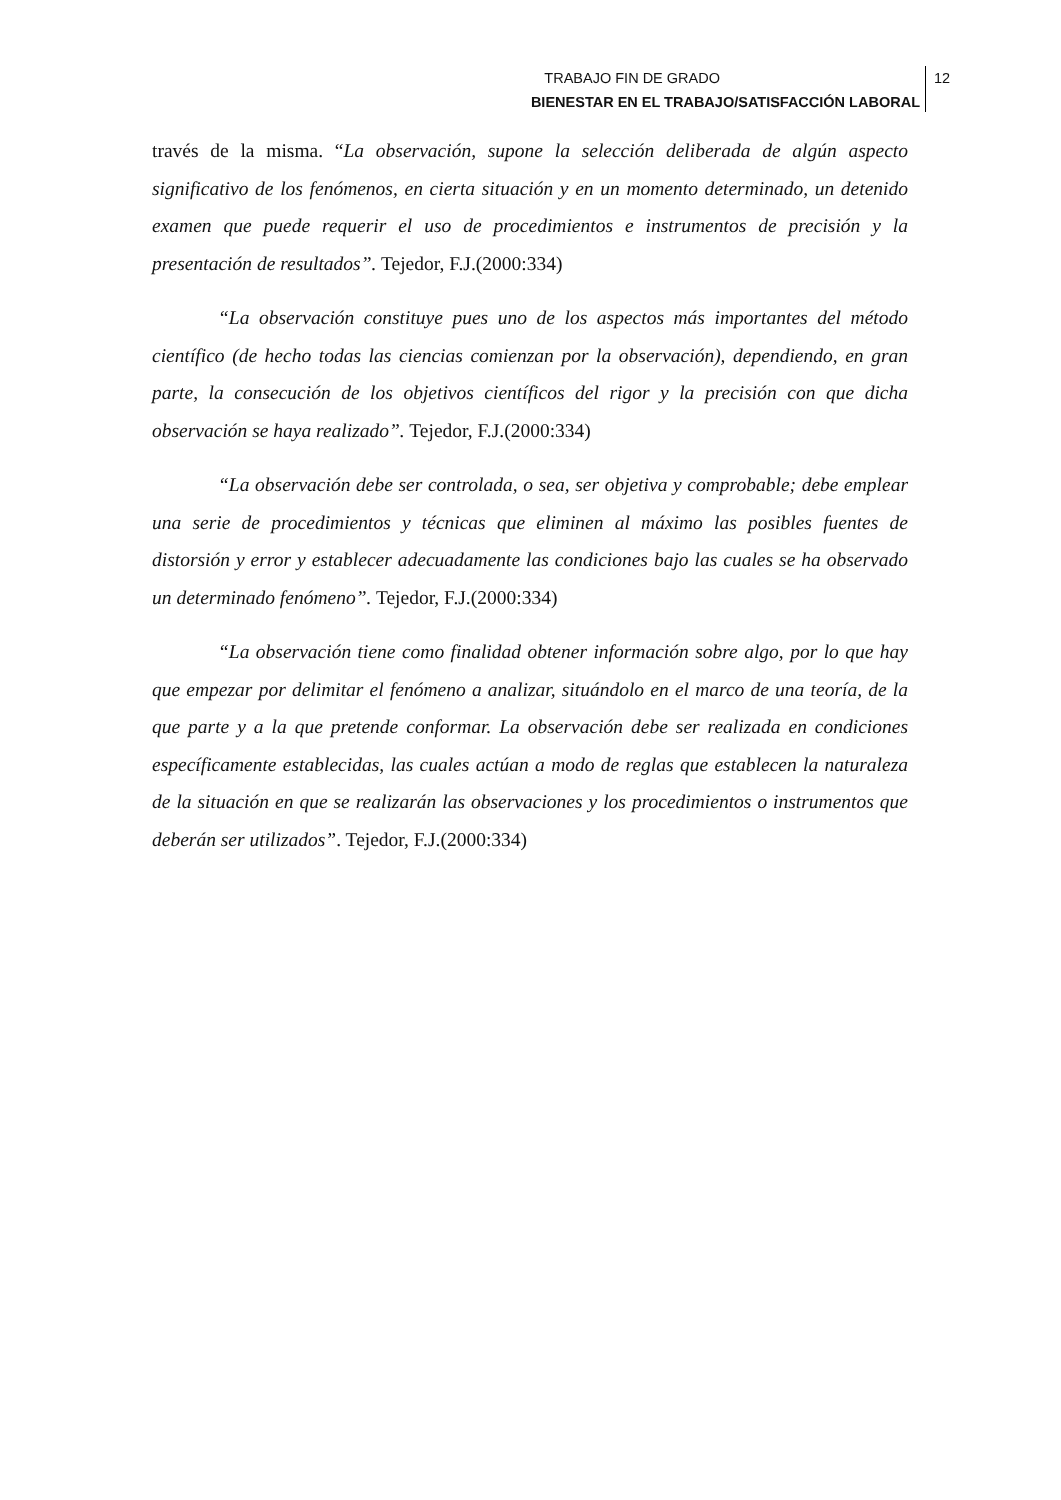TRABAJO FIN DE GRADO
BIENESTAR EN EL TRABAJO/SATISFACCIÓN LABORAL
12
través de la misma. “La observación, supone la selección deliberada de algún aspecto significativo de los fenómenos, en cierta situación y en un momento determinado, un detenido examen que puede requerir el uso de procedimientos e instrumentos de precisión y la presentación de resultados”. Tejedor, F.J.(2000:334)
“La observación constituye pues uno de los aspectos más importantes del método científico (de hecho todas las ciencias comienzan por la observación), dependiendo, en gran parte, la consecución de los objetivos científicos del rigor y la precisión con que dicha observación se haya realizado”. Tejedor, F.J.(2000:334)
“La observación debe ser controlada, o sea, ser objetiva y comprobable; debe emplear una serie de procedimientos y técnicas que eliminen al máximo las posibles fuentes de distorsión y error y establecer adecuadamente las condiciones bajo las cuales se ha observado un determinado fenómeno”. Tejedor, F.J.(2000:334)
“La observación tiene como finalidad obtener información sobre algo, por lo que hay que empezar por delimitar el fenómeno a analizar, situándolo en el marco de una teoría, de la que parte y a la que pretende conformar. La observación debe ser realizada en condiciones específicamente establecidas, las cuales actúan a modo de reglas que establecen la naturaleza de la situación en que se realizarán las observaciones y los procedimientos o instrumentos que deberán ser utilizados”. Tejedor, F.J.(2000:334)